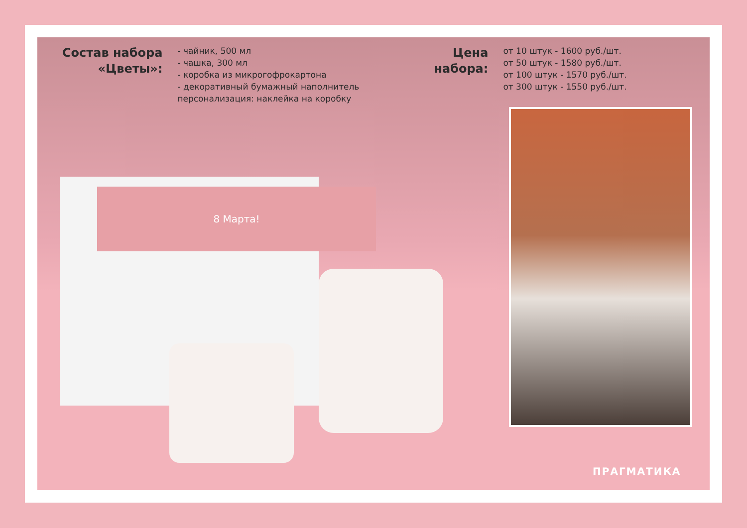8 Марта!
Состав набора
«Цветы»:
- чайник, 500 мл
- чашка, 300 мл
- коробка из микрогофрокартона
- декоративный бумажный наполнитель
персонализация: наклейка на коробку
Цена
набора:
от 10 штук - 1600 руб./шт.
от 50 штук - 1580 руб./шт.
от 100 штук - 1570 руб./шт.
от 300 штук - 1550 руб./шт.
ПРАГМАТИКА